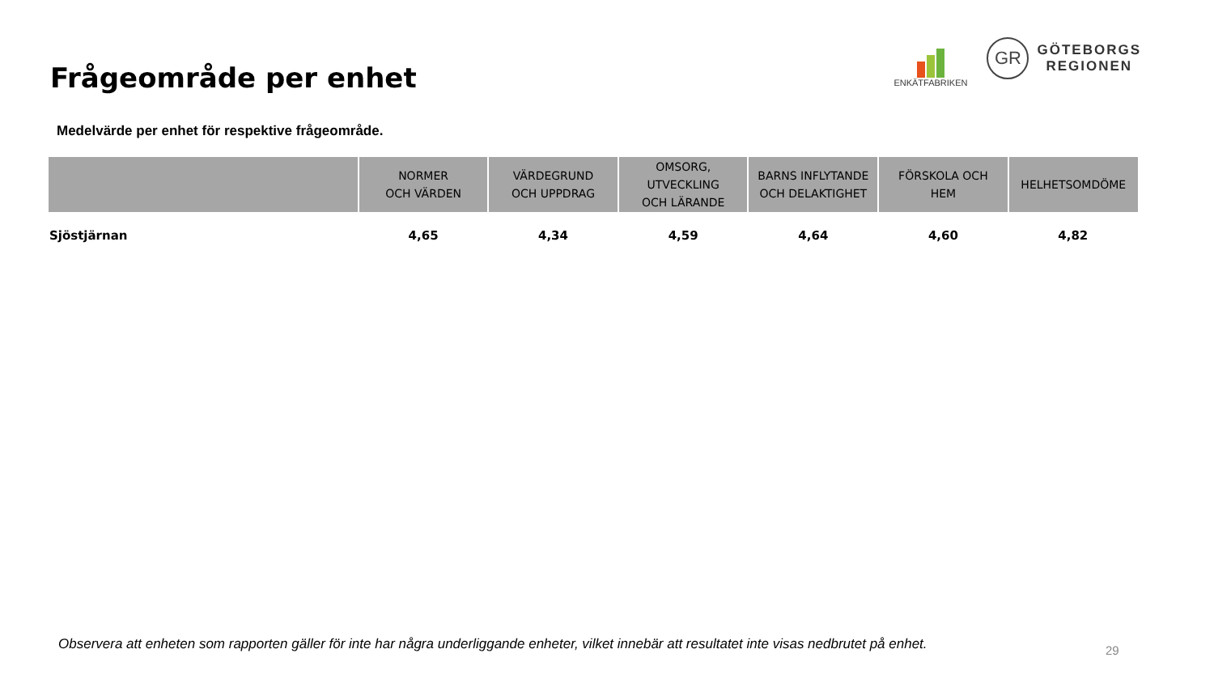Frågeområde per enhet
ENKÄTFABRIKEN
GR
GÖTEBORGS
REGIONEN
Medelvärde per enhet för respektive frågeområde.
| | NORMER OCH VÄRDEN | VÄRDEGRUND OCH UPPDRAG | OMSORG, UTVECKLING OCH LÄRANDE | BARNS INFLYTANDE OCH DELAKTIGHET | FÖRSKOLA OCH HEM | HELHETSOMDÖME |
| --- | --- | --- | --- | --- | --- | --- |
| Sjöstjärnan | 4,65 | 4,34 | 4,59 | 4,64 | 4,60 | 4,82 |
Observera att enheten som rapporten gäller för inte har några underliggande enheter, vilket innebär att resultatet inte visas nedbrutet på enhet.
29